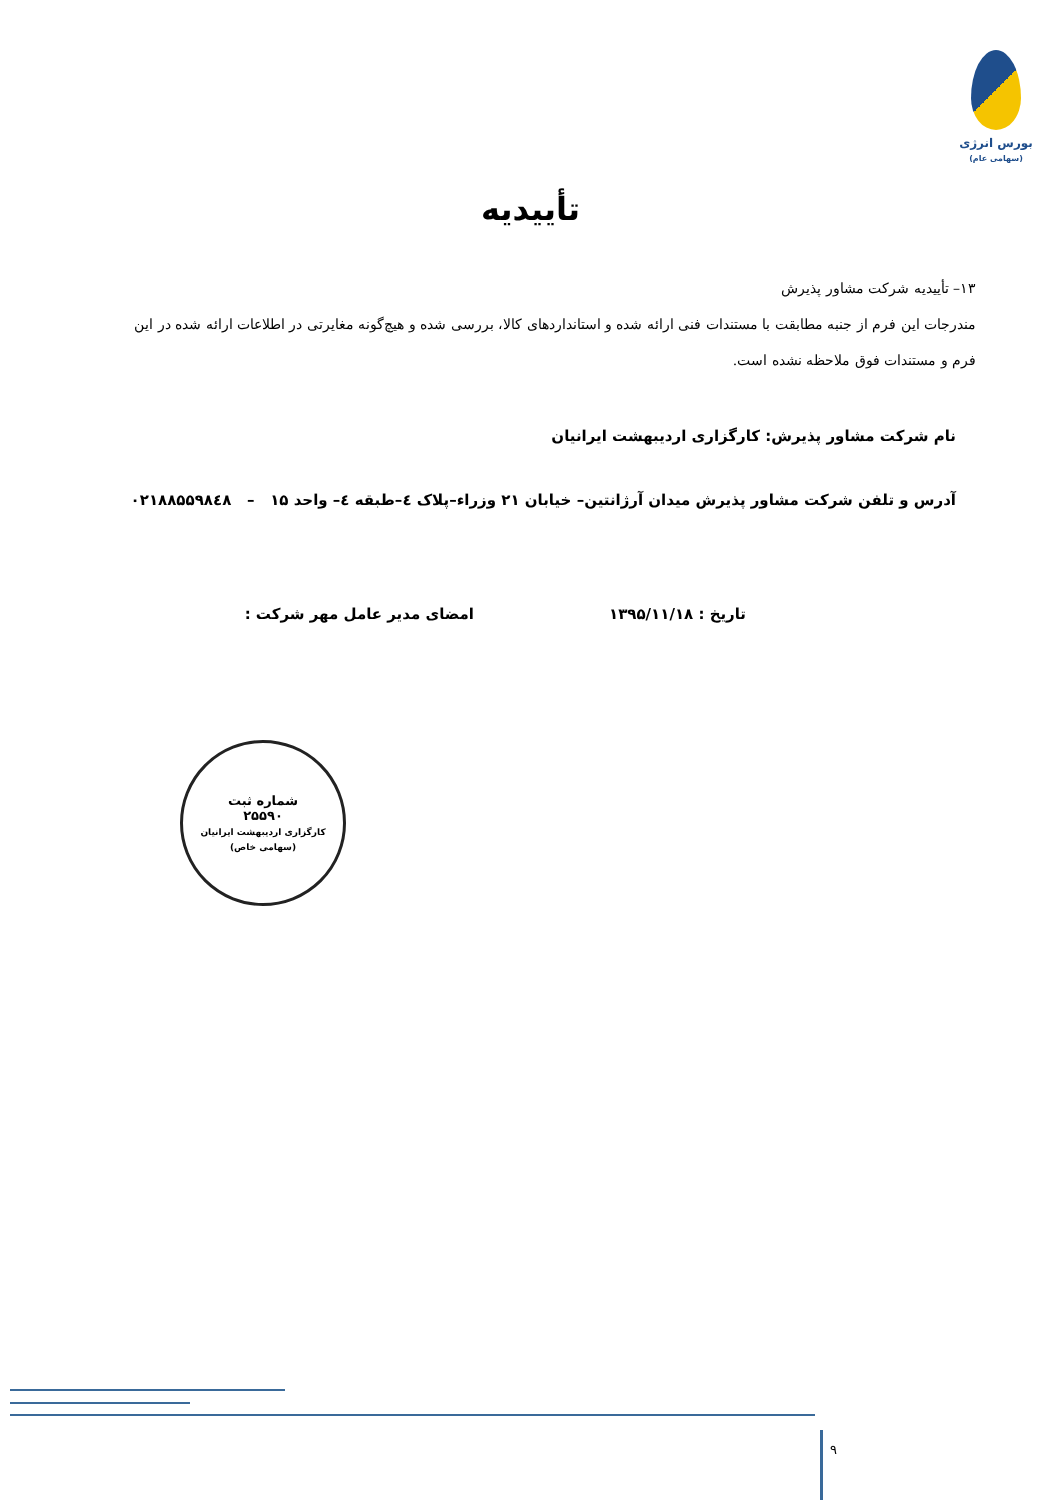بورس انرژی
(سهامی عام)
تأییدیه
۱۳– تأییدیه شرکت مشاور پذیرش
مندرجات این فرم از جنبه مطابقت با مستندات فنی ارائه شده و استانداردهای کالا، بررسی شده و هیچ‌گونه مغایرتی در اطلاعات ارائه شده در این فرم و مستندات فوق ملاحظه نشده است.
نام شرکت مشاور پذیرش: کارگزاری اردیبهشت ایرانیان
آدرس و تلفن شرکت مشاور پذیرش میدان آرژانتین– خیابان ۲۱ وزراء–پلاک ٤–طبقه ٤– واحد ۱۵ – ۰۲۱۸۸۵۵۹۸٤۸
تاریخ : ۱۳۹۵/۱۱/۱۸ امضای مدیر عامل مهر شرکت :
شماره ثبت
۲۵۵۹۰
کارگزاری اردیبهشت ایرانیان (سهامی خاص)
۹